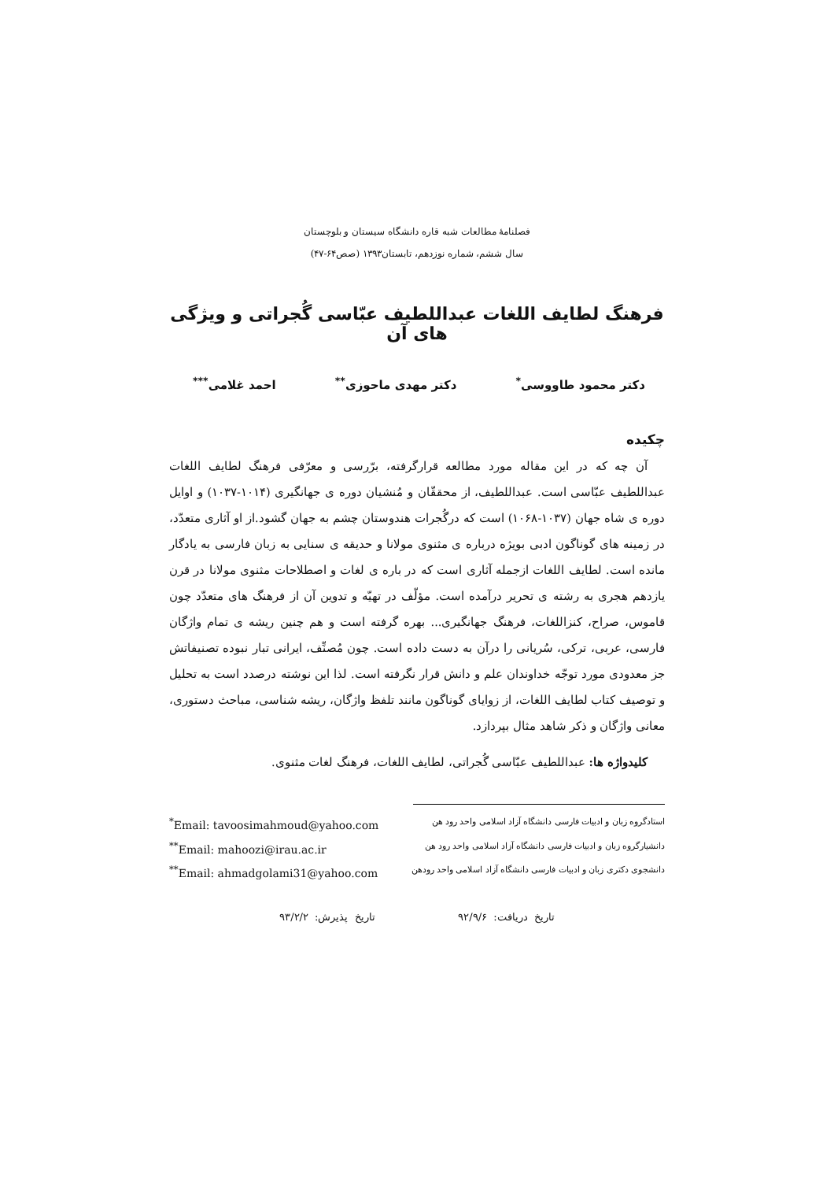فصلنامهٔ مطالعات شبه قاره دانشگاه سیستان و بلوچستان
سال ششم، شماره نوزدهم، تابستان۱۳۹۳ (صص۶۴-۴۷)
فرهنگ لطایف اللغات عبداللطیف عبّاسی گُجراتی و ویژگی های آن
دکتر محمود طاووسی<sup>*</sup> دکتر مهدی ماحوزی<sup>**</sup> احمد غلامی<sup>***</sup>
چکیده
آن چه که در این مقاله مورد مطالعه قرارگرفته، برّرسی و معرّفی فرهنگ لطایف اللغات عبداللطیف عبّاسی است. عبداللطیف، از محققّان و مُنشیان دوره ی جهانگیری (۱۰۱۴-۱۰۳۷) و اوایل دوره ی شاه جهان (۱۰۳۷-۱۰۶۸) است که درگُجرات هندوستان چشم به جهان گشود.از او آثاری متعدّد، در زمینه های گوناگون ادبی بویژه درباره ی مثنوی مولانا و حدیقه ی سنایی به زبان فارسی به یادگار مانده است. لطایف اللغات ازجمله آثاری است که در باره ی لغات و اصطلاحات مثنوی مولانا در قرن یازدهم هجری به رشته ی تحریر درآمده است. مؤلّف در تهیّه و تدوین آن از فرهنگ های متعدّد چون قاموس، صراح، کنزاللغات، فرهنگ جهانگیری... بهره گرفته است و هم چنین ریشه ی تمام واژگان فارسی، عربی، ترکی، سُریانی را درآن به دست داده است. چون مُصنِّف، ایرانی تبار نبوده تصنیفاتش جز معدودی مورد توجّه خداوندان علم و دانش قرار نگرفته است. لذا این نوشته درصدد است به تحلیل و توصیف کتاب لطایف اللغات، از زوایای گوناگون مانند تلفظ واژگان، ریشه شناسی، مباحث دستوری، معانی واژگان و ذکر شاهد مثال بپردازد.
کلیدواژه ها: عبداللطیف عبّاسی گُجراتی، لطایف اللغات، فرهنگ لغات مثنوی.
استادگروه زبان و ادبیات فارسی دانشگاه آزاد اسلامی واحد رود هن <sup>*</sup>Email: tavoosimahmoud@yahoo.com
دانشیارگروه زبان و ادبیات فارسی دانشگاه آزاد اسلامی واحد رود هن <sup>**</sup>Email: mahoozi@irau.ac.ir
دانشجوی دکتری زبان و ادبیات فارسی دانشگاه آزاد اسلامی واحد رودهن <sup>**</sup>Email: ahmadgolami31@yahoo.com
تاریخ دریافت: ۹۲/۹/۶ تاریخ پذیرش: ۹۳/۲/۲